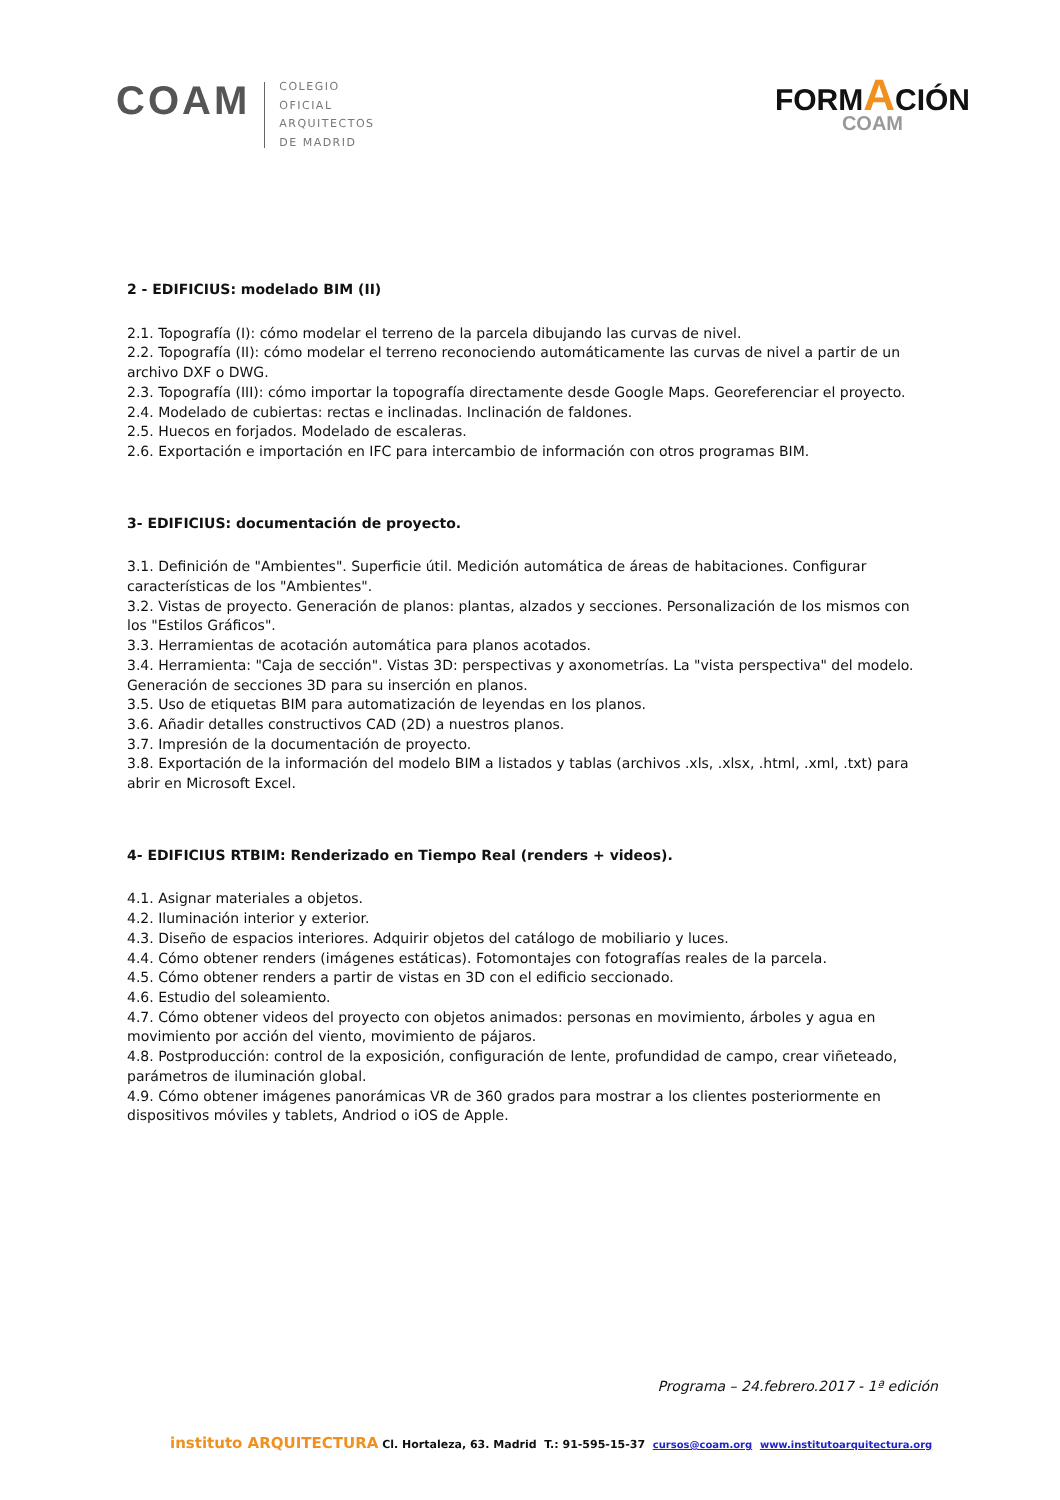COAM
COLEGIO
OFICIAL
ARQUITECTOS
DE MADRID
FORMACIÓN
COAM
2 - EDIFICIUS: modelado BIM (II)
2.1. Topografía (I): cómo modelar el terreno de la parcela dibujando las curvas de nivel.
2.2. Topografía (II): cómo modelar el terreno reconociendo automáticamente las curvas de nivel a partir de un archivo DXF o DWG.
2.3. Topografía (III): cómo importar la topografía directamente desde Google Maps. Georeferenciar el proyecto.
2.4. Modelado de cubiertas: rectas e inclinadas. Inclinación de faldones.
2.5. Huecos en forjados. Modelado de escaleras.
2.6. Exportación e importación en IFC para intercambio de información con otros programas BIM.
3- EDIFICIUS: documentación de proyecto.
3.1. Definición de "Ambientes". Superficie útil. Medición automática de áreas de habitaciones. Configurar características de los "Ambientes".
3.2. Vistas de proyecto. Generación de planos: plantas, alzados y secciones. Personalización de los mismos con los "Estilos Gráficos".
3.3. Herramientas de acotación automática para planos acotados.
3.4. Herramienta: "Caja de sección". Vistas 3D: perspectivas y axonometrías. La "vista perspectiva" del modelo. Generación de secciones 3D para su inserción en planos.
3.5. Uso de etiquetas BIM para automatización de leyendas en los planos.
3.6. Añadir detalles constructivos CAD (2D) a nuestros planos.
3.7. Impresión de la documentación de proyecto.
3.8. Exportación de la información del modelo BIM a listados y tablas (archivos .xls, .xlsx, .html, .xml, .txt) para abrir en Microsoft Excel.
4- EDIFICIUS RTBIM: Renderizado en Tiempo Real (renders + videos).
4.1. Asignar materiales a objetos.
4.2. Iluminación interior y exterior.
4.3. Diseño de espacios interiores. Adquirir objetos del catálogo de mobiliario y luces.
4.4. Cómo obtener renders (imágenes estáticas). Fotomontajes con fotografías reales de la parcela.
4.5. Cómo obtener renders a partir de vistas en 3D con el edificio seccionado.
4.6. Estudio del soleamiento.
4.7. Cómo obtener videos del proyecto con objetos animados: personas en movimiento, árboles y agua en movimiento por acción del viento, movimiento de pájaros.
4.8. Postproducción: control de la exposición, configuración de lente, profundidad de campo, crear viñeteado, parámetros de iluminación global.
4.9. Cómo obtener imágenes panorámicas VR de 360 grados para mostrar a los clientes posteriormente en dispositivos móviles y tablets, Andriod o iOS de Apple.
Programa – 24.febrero.2017 - 1ª edición
instituto ARQUITECTURA Cl. Hortaleza, 63. Madrid T.: 91-595-15-37 cursos@coam.org www.institutoarquitectura.org